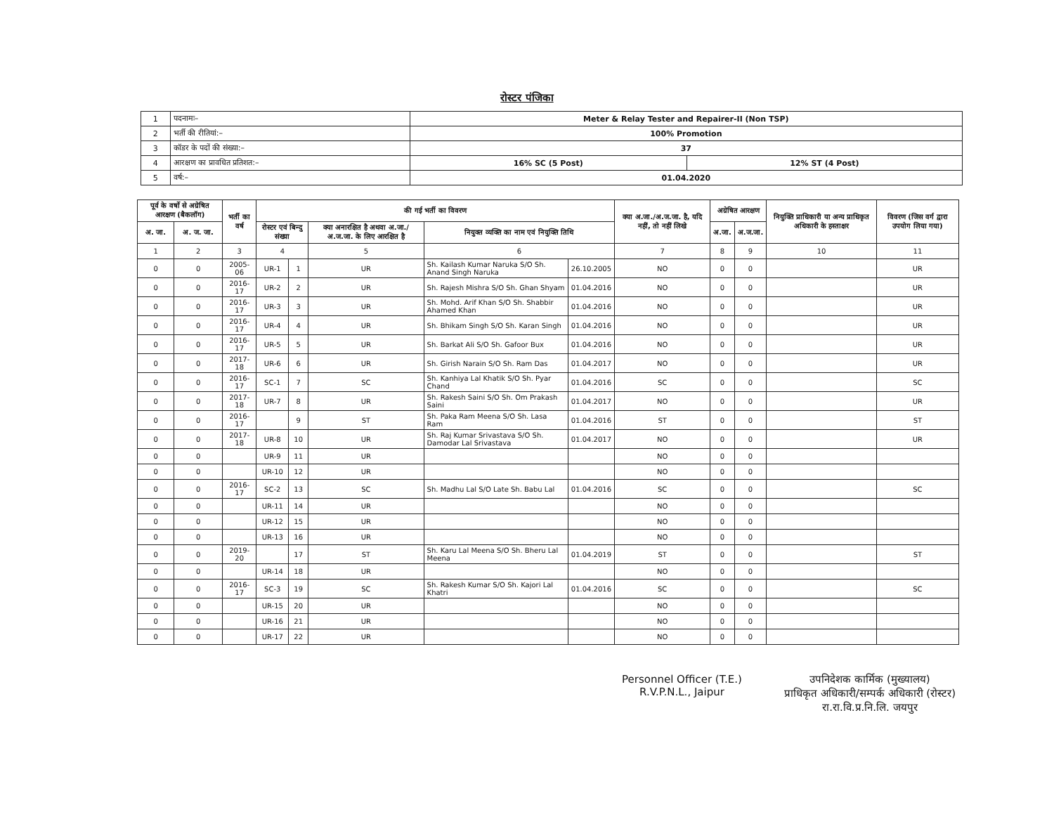रोस्टर पंजिका
| 1 | पदनामः– | Meter & Relay Tester and Repairer-II (Non TSP) | |
| 2 | भर्ती की रीतियां:– | 100% Promotion | |
| 3 | कॉडर के पदों की संख्या:– | 37 | |
| 4 | आरक्षण का प्रावधित प्रतिशत:– | 16% SC (5 Post) | 12% ST (4 Post) |
| 5 | वर्ष:– | 01.04.2020 | |
| पूर्व के वर्षो से अग्रेषित आरक्षण (बैकलॉग) | | भर्ती का वर्ष | की गई भर्ती का विवरण | | | | | क्या अ.जा./अ.ज.जा. है, यदि नहीं, तो नहीं लिखे | अग्रेषित आरक्षण | | नियुक्ति प्राधिकारी या अन्य प्राधिकृत अधिकारी के हस्ताक्षर | विवरण (जिस वर्ग द्वारा उपयोग लिया गया) |
| --- | --- | --- | --- | --- | --- | --- | --- | --- | --- | --- | --- | --- |
| अ. जा. | अ. ज. जा. | | रोस्टर एवं बिन्दु संख्या | | क्या अनारक्षित है अथवा अ.जा./अ.ज.जा. के लिए आरक्षित है | नियुक्त व्यक्ति का नाम एवं नियुक्ति तिथि | | | अ.जा. | अ.ज.जा. | | |
| 1 | 2 | 3 | 4 | | 5 | 6 | | 7 | 8 | 9 | 10 | 11 |
| 0 | 0 | 2005-06 | UR-1 | 1 | UR | Sh. Kailash Kumar Naruka S/O Sh. Anand Singh Naruka | 26.10.2005 | NO | 0 | 0 | | UR |
| 0 | 0 | 2016-17 | UR-2 | 2 | UR | Sh. Rajesh Mishra S/O Sh. Ghan Shyam | 01.04.2016 | NO | 0 | 0 | | UR |
| 0 | 0 | 2016-17 | UR-3 | 3 | UR | Sh. Mohd. Arif Khan S/O Sh. Shabbir Ahamed Khan | 01.04.2016 | NO | 0 | 0 | | UR |
| 0 | 0 | 2016-17 | UR-4 | 4 | UR | Sh. Bhikam Singh S/O Sh. Karan Singh | 01.04.2016 | NO | 0 | 0 | | UR |
| 0 | 0 | 2016-17 | UR-5 | 5 | UR | Sh. Barkat Ali S/O Sh. Gafoor Bux | 01.04.2016 | NO | 0 | 0 | | UR |
| 0 | 0 | 2017-18 | UR-6 | 6 | UR | Sh. Girish Narain S/O Sh. Ram Das | 01.04.2017 | NO | 0 | 0 | | UR |
| 0 | 0 | 2016-17 | SC-1 | 7 | SC | Sh. Kanhiya Lal Khatik S/O Sh. Pyar Chand | 01.04.2016 | SC | 0 | 0 | | SC |
| 0 | 0 | 2017-18 | UR-7 | 8 | UR | Sh. Rakesh Saini S/O Sh. Om Prakash Saini | 01.04.2017 | NO | 0 | 0 | | UR |
| 0 | 0 | 2016-17 | | 9 | ST | Sh. Paka Ram Meena S/O Sh. Lasa Ram | 01.04.2016 | ST | 0 | 0 | | ST |
| 0 | 0 | 2017-18 | UR-8 | 10 | UR | Sh. Raj Kumar Srivastava S/O Sh. Damodar Lal Srivastava | 01.04.2017 | NO | 0 | 0 | | UR |
| 0 | 0 | | UR-9 | 11 | UR | | | NO | 0 | 0 | | |
| 0 | 0 | | UR-10 | 12 | UR | | | NO | 0 | 0 | | |
| 0 | 0 | 2016-17 | SC-2 | 13 | SC | Sh. Madhu Lal S/O Late Sh. Babu Lal | 01.04.2016 | SC | 0 | 0 | | SC |
| 0 | 0 | | UR-11 | 14 | UR | | | NO | 0 | 0 | | |
| 0 | 0 | | UR-12 | 15 | UR | | | NO | 0 | 0 | | |
| 0 | 0 | | UR-13 | 16 | UR | | | NO | 0 | 0 | | |
| 0 | 0 | 2019-20 | | 17 | ST | Sh. Karu Lal Meena S/O Sh. Bheru Lal Meena | 01.04.2019 | ST | 0 | 0 | | ST |
| 0 | 0 | | UR-14 | 18 | UR | | | NO | 0 | 0 | | |
| 0 | 0 | 2016-17 | SC-3 | 19 | SC | Sh. Rakesh Kumar S/O Sh. Kajori Lal Khatri | 01.04.2016 | SC | 0 | 0 | | SC |
| 0 | 0 | | UR-15 | 20 | UR | | | NO | 0 | 0 | | |
| 0 | 0 | | UR-16 | 21 | UR | | | NO | 0 | 0 | | |
| 0 | 0 | | UR-17 | 22 | UR | | | NO | 0 | 0 | | |
Personnel Officer (T.E.)
R.V.P.N.L., Jaipur
उपनिदेशक कार्मिक (मुख्यालय)
प्राधिकृत अधिकारी/सम्पर्क अधिकारी (रोस्टर)
रा.रा.वि.प्र.नि.लि. जयपुर